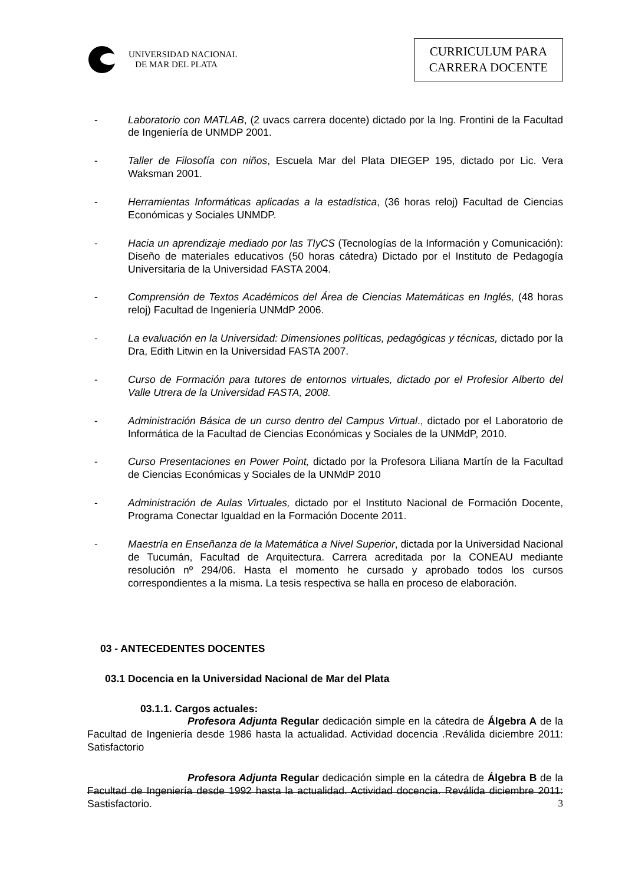UNIVERSIDAD NACIONAL
DE MAR DEL PLATA
CURRICULUM PARA
CARRERA DOCENTE
- Laboratorio con MATLAB, (2 uvacs carrera docente) dictado por la Ing. Frontini de la Facultad de Ingeniería de UNMDP 2001.
- Taller de Filosofía con niños, Escuela Mar del Plata DIEGEP 195, dictado por Lic. Vera Waksman 2001.
- Herramientas Informáticas aplicadas a la estadística, (36 horas reloj) Facultad de Ciencias Económicas y Sociales UNMDP.
- Hacia un aprendizaje mediado por las TIyCS (Tecnologías de la Información y Comunicación): Diseño de materiales educativos (50 horas cátedra) Dictado por el Instituto de Pedagogía Universitaria de la Universidad FASTA 2004.
- Comprensión de Textos Académicos del Área de Ciencias Matemáticas en Inglés, (48 horas reloj) Facultad de Ingeniería UNMdP 2006.
- La evaluación en la Universidad: Dimensiones políticas, pedagógicas y técnicas, dictado por la Dra, Edith Litwin en la Universidad FASTA 2007.
- Curso de Formación para tutores de entornos virtuales, dictado por el Profesior Alberto del Valle Utrera de la Universidad FASTA, 2008.
- Administración Básica de un curso dentro del Campus Virtual., dictado por el Laboratorio de Informática de la Facultad de Ciencias Económicas y Sociales de la UNMdP, 2010.
- Curso Presentaciones en Power Point, dictado por la Profesora Liliana Martín de la Facultad de Ciencias Económicas y Sociales de la UNMdP 2010
- Administración de Aulas Virtuales, dictado por el Instituto Nacional de Formación Docente, Programa Conectar Igualdad en la Formación Docente 2011.
- Maestría en Enseñanza de la Matemática a Nivel Superior, dictada por la Universidad Nacional de Tucumán, Facultad de Arquitectura. Carrera acreditada por la CONEAU mediante resolución nº 294/06. Hasta el momento he cursado y aprobado todos los cursos correspondientes a la misma. La tesis respectiva se halla en proceso de elaboración.
03 - ANTECEDENTES DOCENTES
03.1 Docencia en la Universidad Nacional de Mar del Plata
03.1.1. Cargos actuales:
Profesora Adjunta Regular dedicación simple en la cátedra de Álgebra A de la Facultad de Ingeniería desde 1986 hasta la actualidad. Actividad docencia .Reválida diciembre 2011: Satisfactorio
Profesora Adjunta Regular dedicación simple en la cátedra de Álgebra B de la Facultad de Ingeniería desde 1992 hasta la actualidad. Actividad docencia. Reválida diciembre 2011: Sastisfactorio.
3